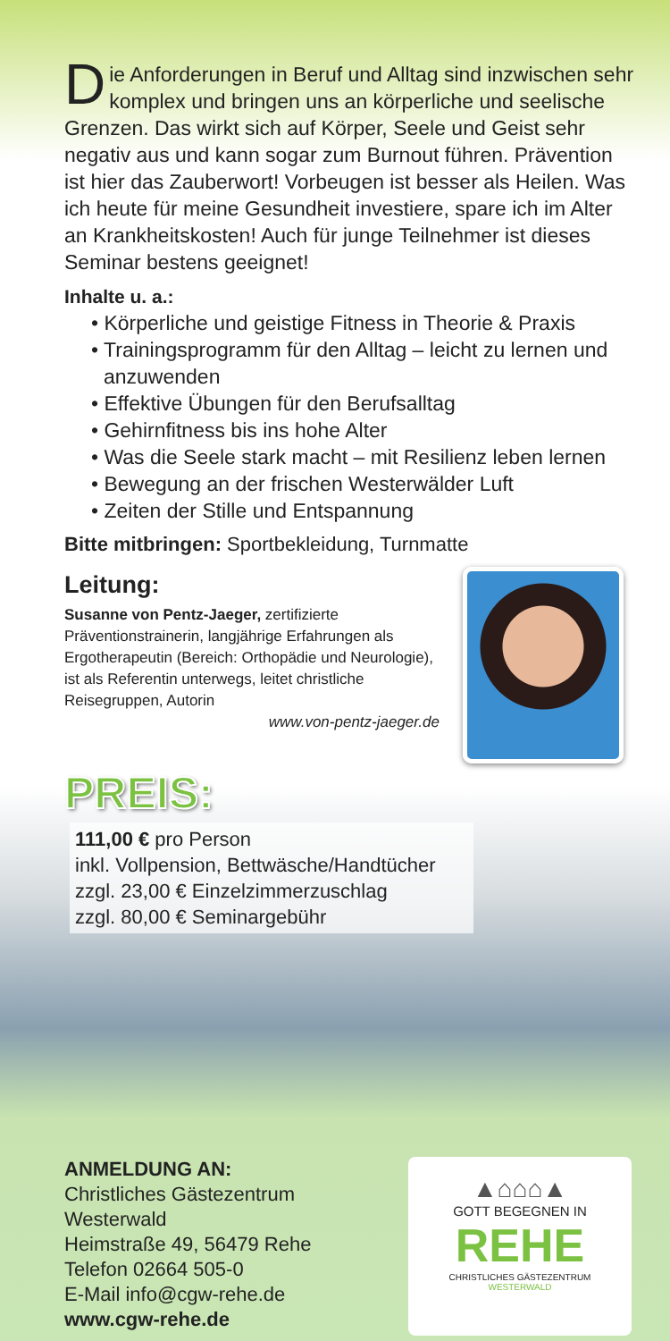Die Anforderungen in Beruf und Alltag sind inzwischen sehr komplex und bringen uns an körperliche und seelische Grenzen. Das wirkt sich auf Körper, Seele und Geist sehr negativ aus und kann sogar zum Burnout führen. Prävention ist hier das Zauberwort! Vorbeugen ist besser als Heilen. Was ich heute für meine Gesundheit investiere, spare ich im Alter an Krankheitskosten! Auch für junge Teilnehmer ist dieses Seminar bestens geeignet!
Inhalte u. a.:
• Körperliche und geistige Fitness in Theorie & Praxis
• Trainingsprogramm für den Alltag – leicht zu lernen und anzuwenden
• Effektive Übungen für den Berufsalltag
• Gehirnfitness bis ins hohe Alter
• Was die Seele stark macht – mit Resilienz leben lernen
• Bewegung an der frischen Westerwälder Luft
• Zeiten der Stille und Entspannung
Bitte mitbringen: Sportbekleidung, Turnmatte
Leitung:
Susanne von Pentz-Jaeger, zertifizierte Präventionstrainerin, langjährige Erfahrungen als Ergotherapeutin (Bereich: Orthopädie und Neurologie), ist als Referentin unterwegs, leitet christliche Reisegruppen, Autorin
www.von-pentz-jaeger.de
PREIS:
111,00 € pro Person
inkl. Vollpension, Bettwäsche/Handtücher
zzgl. 23,00 € Einzelzimmerzuschlag
zzgl. 80,00 € Seminargebühr
ANMELDUNG AN:
Christliches Gästezentrum Westerwald
Heimstraße 49, 56479 Rehe
Telefon 02664 505-0
E-Mail info@cgw-rehe.de
www.cgw-rehe.de
▲⌂⌂⌂▲
GOTT BEGEGNEN IN
REHE
CHRISTLICHES GÄSTEZENTRUM
WESTERWALD